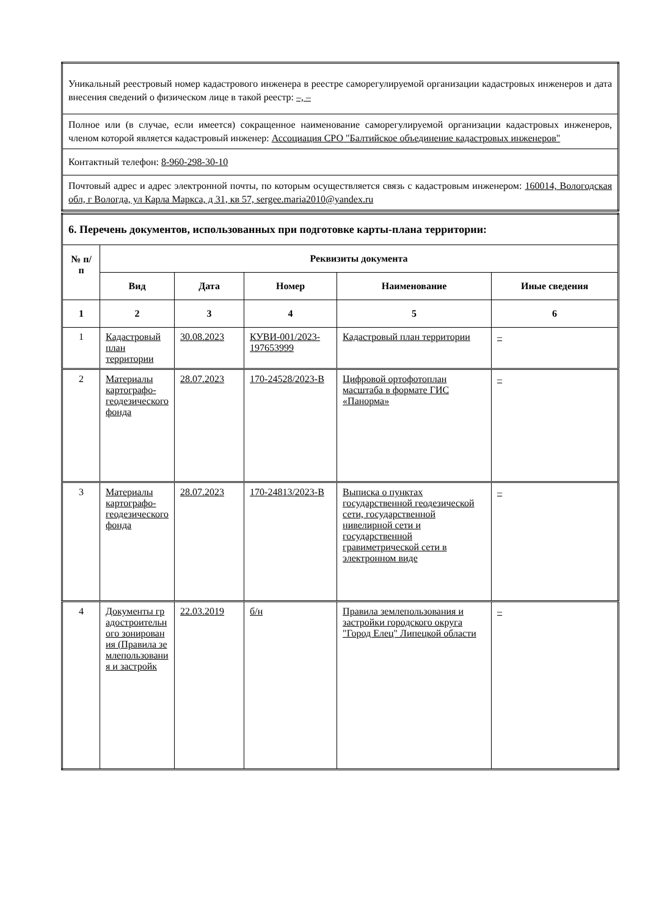| Уникальный реестровый номер кадастрового инженера в реестре саморегулируемой организации кадастровых инженеров и дата внесения сведений о физическом лице в такой реестр: –, – |
| Полное или (в случае, если имеется) сокращенное наименование саморегулируемой организации кадастровых инженеров, членом которой является кадастровый инженер: Ассоциация СРО "Балтийское объединение кадастровых инженеров" |
| Контактный телефон: 8-960-298-30-10 |
| Почтовый адрес и адрес электронной почты, по которым осуществляется связь с кадастровым инженером: 160014, Вологодская обл, г Вологда, ул Карла Маркса, д 31, кв 57, sergee.maria2010@yandex.ru |
| 6. Перечень документов, использованных при подготовке карты-плана территории: | | | | | |
| № п/п | Реквизиты документа | | | | |
| | Вид | Дата | Номер | Наименование | Иные сведения |
| 1 | 2 | 3 | 4 | 5 | 6 |
| 1 | Кадастровый план территории | 30.08.2023 | КУВИ-001/2023-197653999 | Кадастровый план территории | – |
| 2 | Материалы картографо-геодезического фонда | 28.07.2023 | 170-24528/2023-В | Цифровой ортофотоплан масштаба в формате ГИС «Панорма» | – |
| 3 | Материалы картографо-геодезического фонда | 28.07.2023 | 170-24813/2023-В | Выписка о пунктах государственной геодезической сети, государственной нивелирной сети и государственной гравиметрической сети в электронном виде | – |
| 4 | Документы градостроительного зонирования (Правила землепользования и застройк | 22.03.2019 | б/н | Правила землепользования и застройки городского округа "Город Елец" Липецкой области | – |